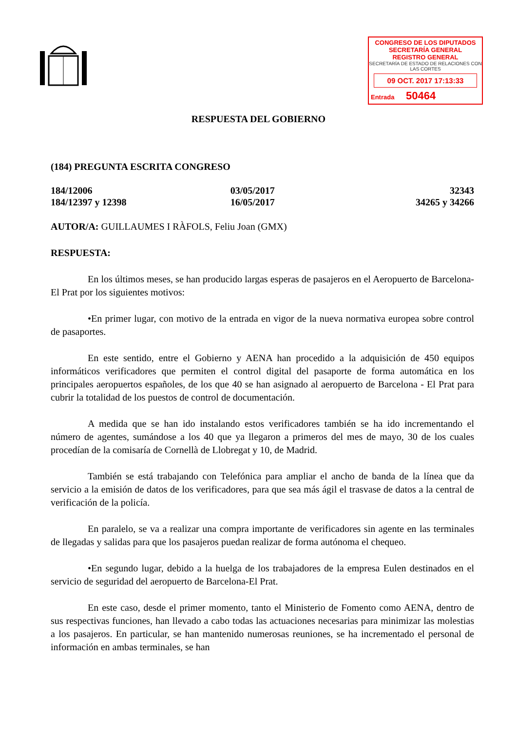CONGRESO DE LOS DIPUTADOS
SECRETARÍA GENERAL
REGISTRO GENERAL
SECRETARÍA DE ESTADO DE RELACIONES CON LAS CORTES
09 OCT. 2017 17:13:33
Entrada 50464
RESPUESTA DEL GOBIERNO
(184) PREGUNTA ESCRITA CONGRESO
| 184/12006 | 03/05/2017 | 32343 |
| 184/12397 y 12398 | 16/05/2017 | 34265 y 34266 |
AUTOR/A: GUILLAUMES I RÀFOLS, Feliu Joan (GMX)
RESPUESTA:
En los últimos meses, se han producido largas esperas de pasajeros en el Aeropuerto de Barcelona-El Prat por los siguientes motivos:
•En primer lugar, con motivo de la entrada en vigor de la nueva normativa europea sobre control de pasaportes.
En este sentido, entre el Gobierno y AENA han procedido a la adquisición de 450 equipos informáticos verificadores que permiten el control digital del pasaporte de forma automática en los principales aeropuertos españoles, de los que 40 se han asignado al aeropuerto de Barcelona - El Prat para cubrir la totalidad de los puestos de control de documentación.
A medida que se han ido instalando estos verificadores también se ha ido incrementando el número de agentes, sumándose a los 40 que ya llegaron a primeros del mes de mayo, 30 de los cuales procedían de la comisaría de Cornellà de Llobregat y 10, de Madrid.
También se está trabajando con Telefónica para ampliar el ancho de banda de la línea que da servicio a la emisión de datos de los verificadores, para que sea más ágil el trasvase de datos a la central de verificación de la policía.
En paralelo, se va a realizar una compra importante de verificadores sin agente en las terminales de llegadas y salidas para que los pasajeros puedan realizar de forma autónoma el chequeo.
•En segundo lugar, debido a la huelga de los trabajadores de la empresa Eulen destinados en el servicio de seguridad del aeropuerto de Barcelona-El Prat.
En este caso, desde el primer momento, tanto el Ministerio de Fomento como AENA, dentro de sus respectivas funciones, han llevado a cabo todas las actuaciones necesarias para minimizar las molestias a los pasajeros. En particular, se han mantenido numerosas reuniones, se ha incrementado el personal de información en ambas terminales, se han